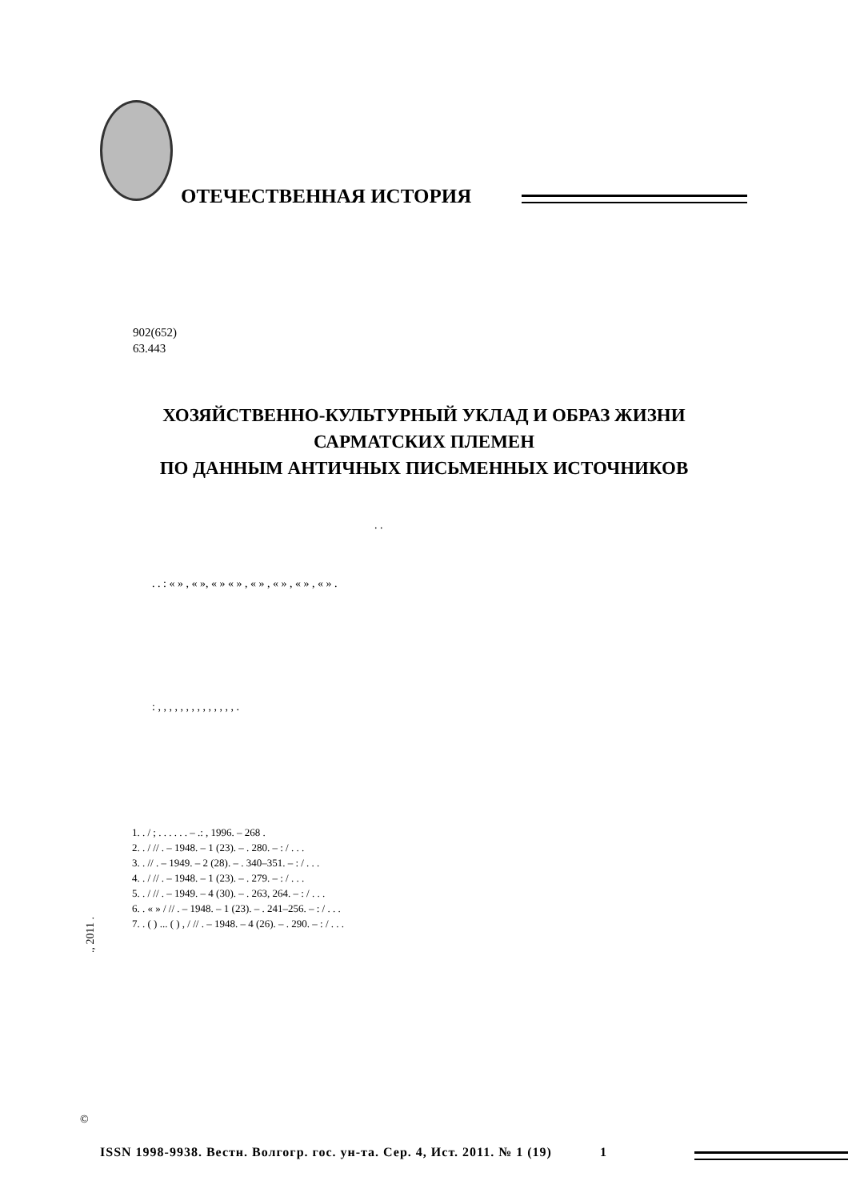ОТЕЧЕСТВЕННАЯ ИСТОРИЯ
902(652)
63.443
ХОЗЯЙСТВЕННО-КУЛЬТУРНЫЙ УКЛАД И ОБРАЗ ЖИЗНИ
САРМАТСКИХ ПЛЕМЕН
ПО ДАННЫМ АНТИЧНЫХ ПИСЬМЕННЫХ ИСТОЧНИКОВ
. .
. . : « » , « », « » « » , « » , « » , « » , « » .
: , , , , , , , , , , , , , , .
1. . / ; . . . . . . – .: , 1996. – 268 .
2. . / // . – 1948. – 1 (23). – . 280. – : / . . .
3. . // . – 1949. – 2 (28). – . 340–351. – : / . . .
4. . / // . – 1948. – 1 (23). – . 279. – : / . . .
5. . / // . – 1949. – 4 (30). – . 263, 264. – : / . . .
6. . « » / // . – 1948. – 1 (23). – . 241–256. – : / . . .
7. . ( ) ... ( ) , / // . – 1948. – 4 (26). – . 290. – : / . . .
., 2011 .
©
ISSN 1998-9938. Вестн. Волгогр. гос. ун-та. Сер. 4, Ист. 2011. № 1 (19) 1